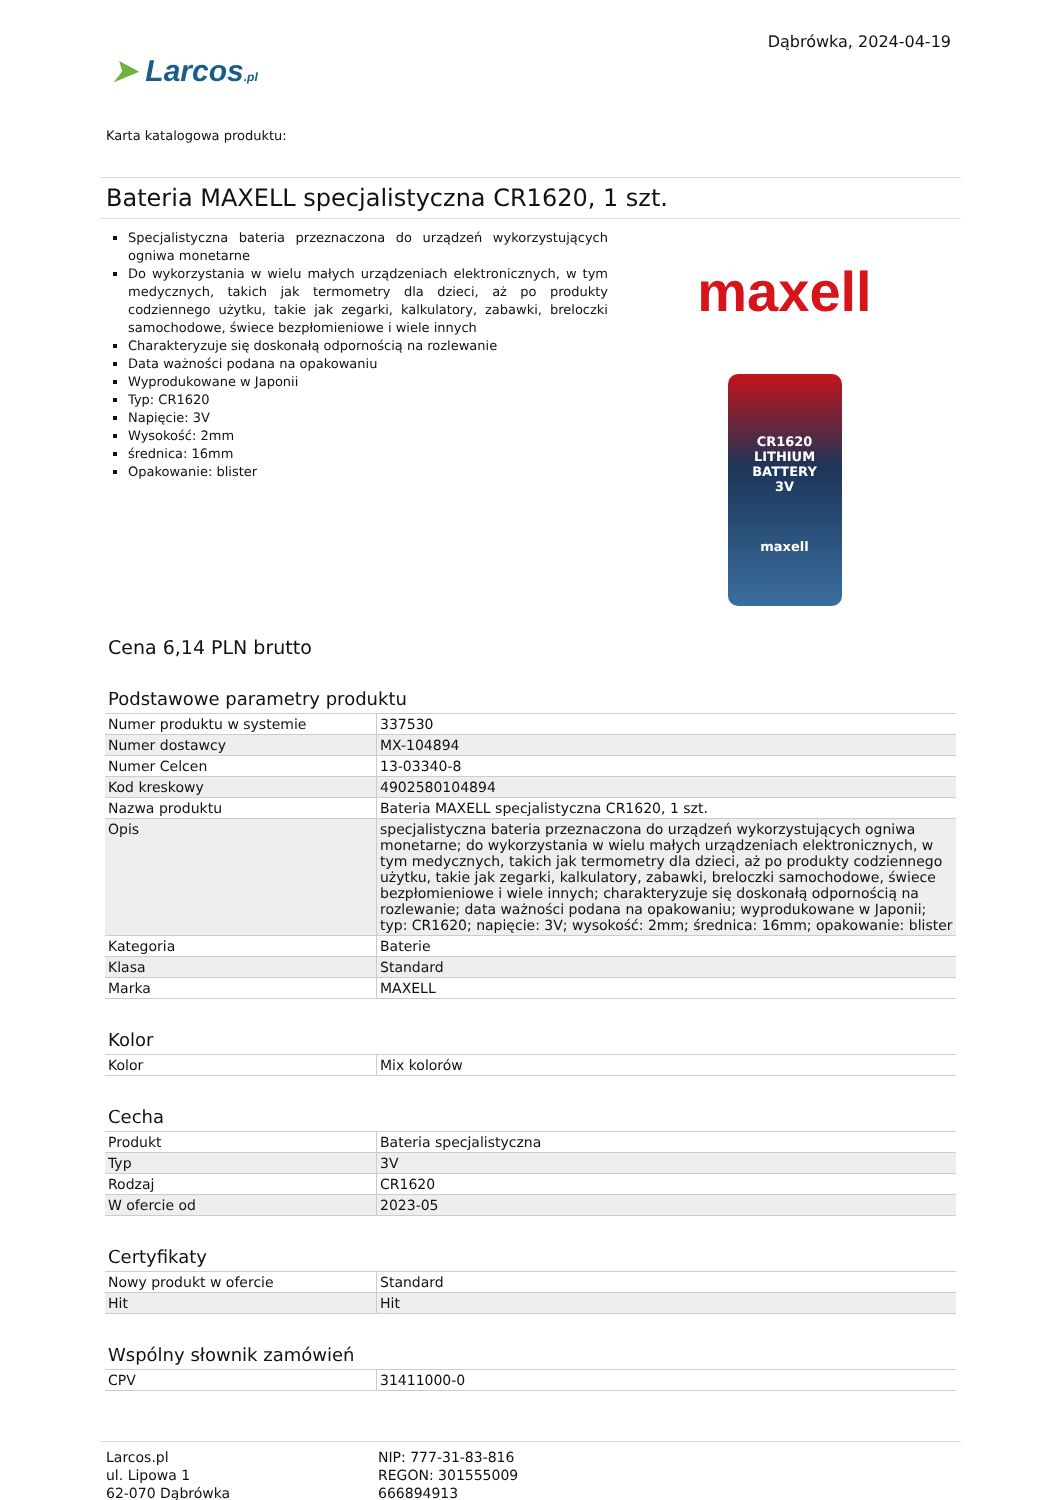Dąbrówka, 2024-04-19
➤ Larcos.pl
Karta katalogowa produktu:
Bateria MAXELL specjalistyczna CR1620, 1 szt.
Specjalistyczna bateria przeznaczona do urządzeń wykorzystujących ogniwa monetarne
Do wykorzystania w wielu małych urządzeniach elektronicznych, w tym medycznych, takich jak termometry dla dzieci, aż po produkty codziennego użytku, takie jak zegarki, kalkulatory, zabawki, breloczki samochodowe, świece bezpłomieniowe i wiele innych
Charakteryzuje się doskonałą odpornością na rozlewanie
Data ważności podana na opakowaniu
Wyprodukowane w Japonii
Typ: CR1620
Napięcie: 3V
Wysokość: 2mm
średnica: 16mm
Opakowanie: blister
maxell
CR1620
LITHIUM BATTERY
3V
maxell
Cena 6,14 PLN brutto
Podstawowe parametry produktu
| Numer produktu w systemie | 337530 |
| Numer dostawcy | MX-104894 |
| Numer Celcen | 13-03340-8 |
| Kod kreskowy | 4902580104894 |
| Nazwa produktu | Bateria MAXELL specjalistyczna CR1620, 1 szt. |
| Opis | specjalistyczna bateria przeznaczona do urządzeń wykorzystujących ogniwa monetarne; do wykorzystania w wielu małych urządzeniach elektronicznych, w tym medycznych, takich jak termometry dla dzieci, aż po produkty codziennego użytku, takie jak zegarki, kalkulatory, zabawki, breloczki samochodowe, świece bezpłomieniowe i wiele innych; charakteryzuje się doskonałą odpornością na rozlewanie; data ważności podana na opakowaniu; wyprodukowane w Japonii; typ: CR1620; napięcie: 3V; wysokość: 2mm; średnica: 16mm; opakowanie: blister |
| Kategoria | Baterie |
| Klasa | Standard |
| Marka | MAXELL |
Kolor
| Kolor | Mix kolorów |
Cecha
| Produkt | Bateria specjalistyczna |
| Typ | 3V |
| Rodzaj | CR1620 |
| W ofercie od | 2023-05 |
Certyfikaty
| Nowy produkt w ofercie | Standard |
| Hit | Hit |
Wspólny słownik zamówień
| CPV | 31411000-0 |
Larcos.pl
ul. Lipowa 1
62-070 Dąbrówka
NIP: 777-31-83-816
REGON: 301555009
666894913